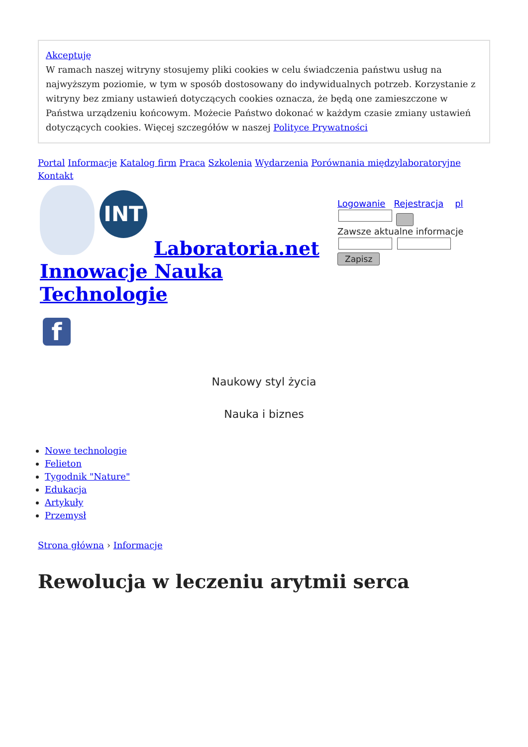Akceptuję
W ramach naszej witryny stosujemy pliki cookies w celu świadczenia państwu usług na najwyższym poziomie, w tym w sposób dostosowany do indywidualnych potrzeb. Korzystanie z witryny bez zmiany ustawień dotyczących cookies oznacza, że będą one zamieszczone w Państwa urządzeniu końcowym. Możecie Państwo dokonać w każdym czasie zmiany ustawień dotyczących cookies. Więcej szczegółów w naszej Polityce Prywatności
Portal Informacje Katalog firm Praca Szkolenia Wydarzenia Porównania międzylaboratoryjne Kontakt
INT Laboratoria.net Innowacje Nauka Technologie
f
Logowanie Rejestracja pl
Zawsze aktualne informacje
Zapisz
Naukowy styl życia
Nauka i biznes
Nowe technologie
Felieton
Tygodnik "Nature"
Edukacja
Artykuły
Przemysł
Strona główna › Informacje
Rewolucja w leczeniu arytmii serca